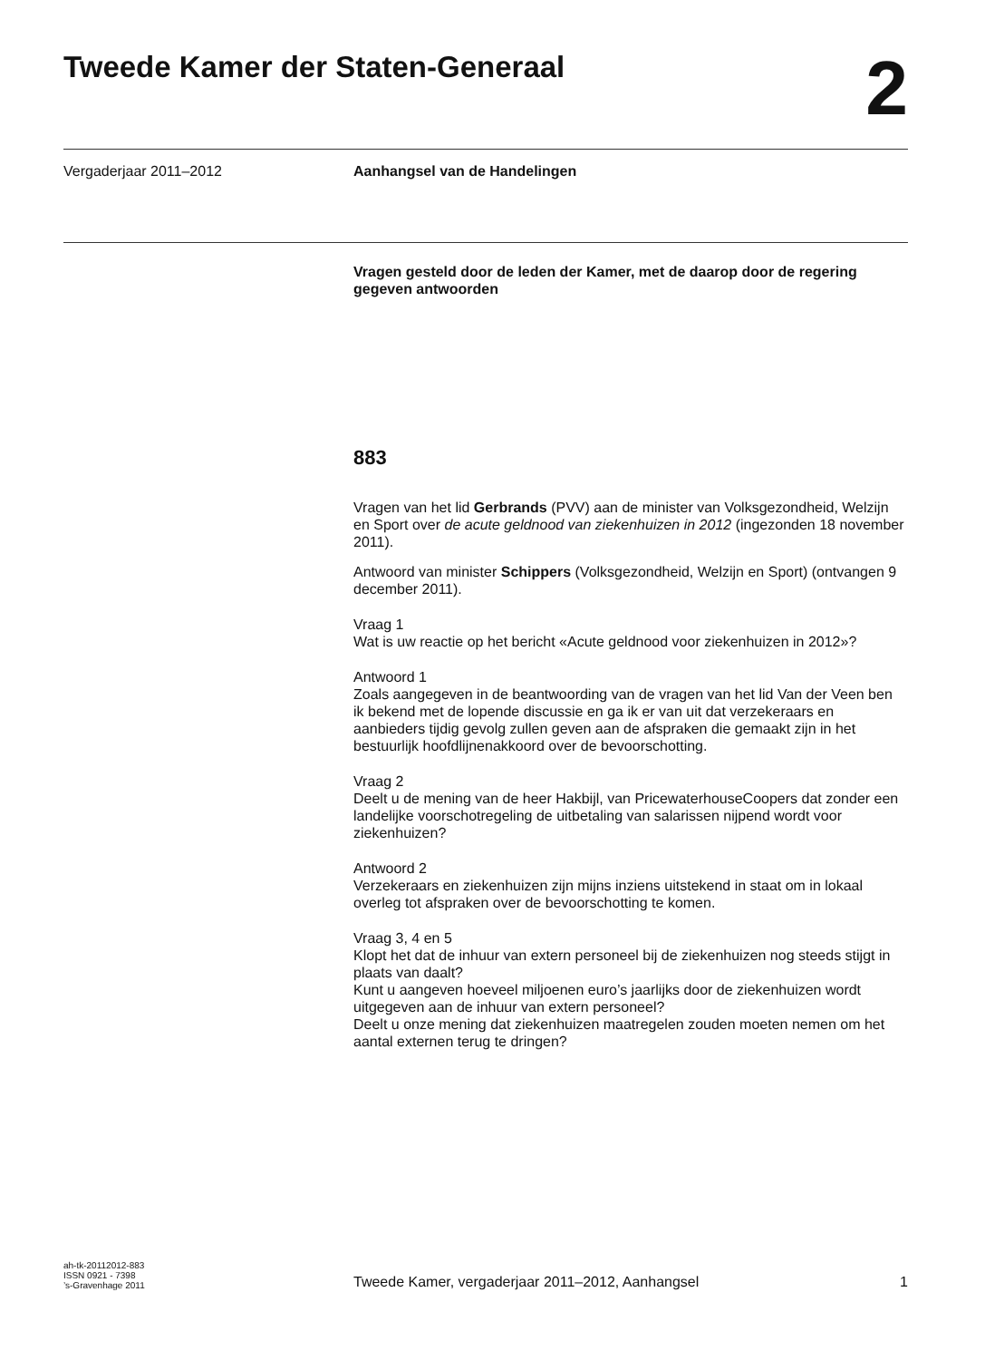Tweede Kamer der Staten-Generaal
2
Vergaderjaar 2011–2012 Aanhangsel van de Handelingen
Vragen gesteld door de leden der Kamer, met de daarop door de regering gegeven antwoorden
883
Vragen van het lid Gerbrands (PVV) aan de minister van Volksgezondheid, Welzijn en Sport over de acute geldnood van ziekenhuizen in 2012 (ingezonden 18 november 2011).
Antwoord van minister Schippers (Volksgezondheid, Welzijn en Sport) (ontvangen 9 december 2011).
Vraag 1
Wat is uw reactie op het bericht «Acute geldnood voor ziekenhuizen in 2012»?
Antwoord 1
Zoals aangegeven in de beantwoording van de vragen van het lid Van der Veen ben ik bekend met de lopende discussie en ga ik er van uit dat verzekeraars en aanbieders tijdig gevolg zullen geven aan de afspraken die gemaakt zijn in het bestuurlijk hoofdlijnenakkoord over de bevoorschotting.
Vraag 2
Deelt u de mening van de heer Hakbijl, van PricewaterhouseCoopers dat zonder een landelijke voorschotregeling de uitbetaling van salarissen nijpend wordt voor ziekenhuizen?
Antwoord 2
Verzekeraars en ziekenhuizen zijn mijns inziens uitstekend in staat om in lokaal overleg tot afspraken over de bevoorschotting te komen.
Vraag 3, 4 en 5
Klopt het dat de inhuur van extern personeel bij de ziekenhuizen nog steeds stijgt in plaats van daalt?
Kunt u aangeven hoeveel miljoenen euro’s jaarlijks door de ziekenhuizen wordt uitgegeven aan de inhuur van extern personeel?
Deelt u onze mening dat ziekenhuizen maatregelen zouden moeten nemen om het aantal externen terug te dringen?
ah-tk-20112012-883
ISSN 0921 - 7398
’s-Gravenhage 2011
Tweede Kamer, vergaderjaar 2011–2012, Aanhangsel
1